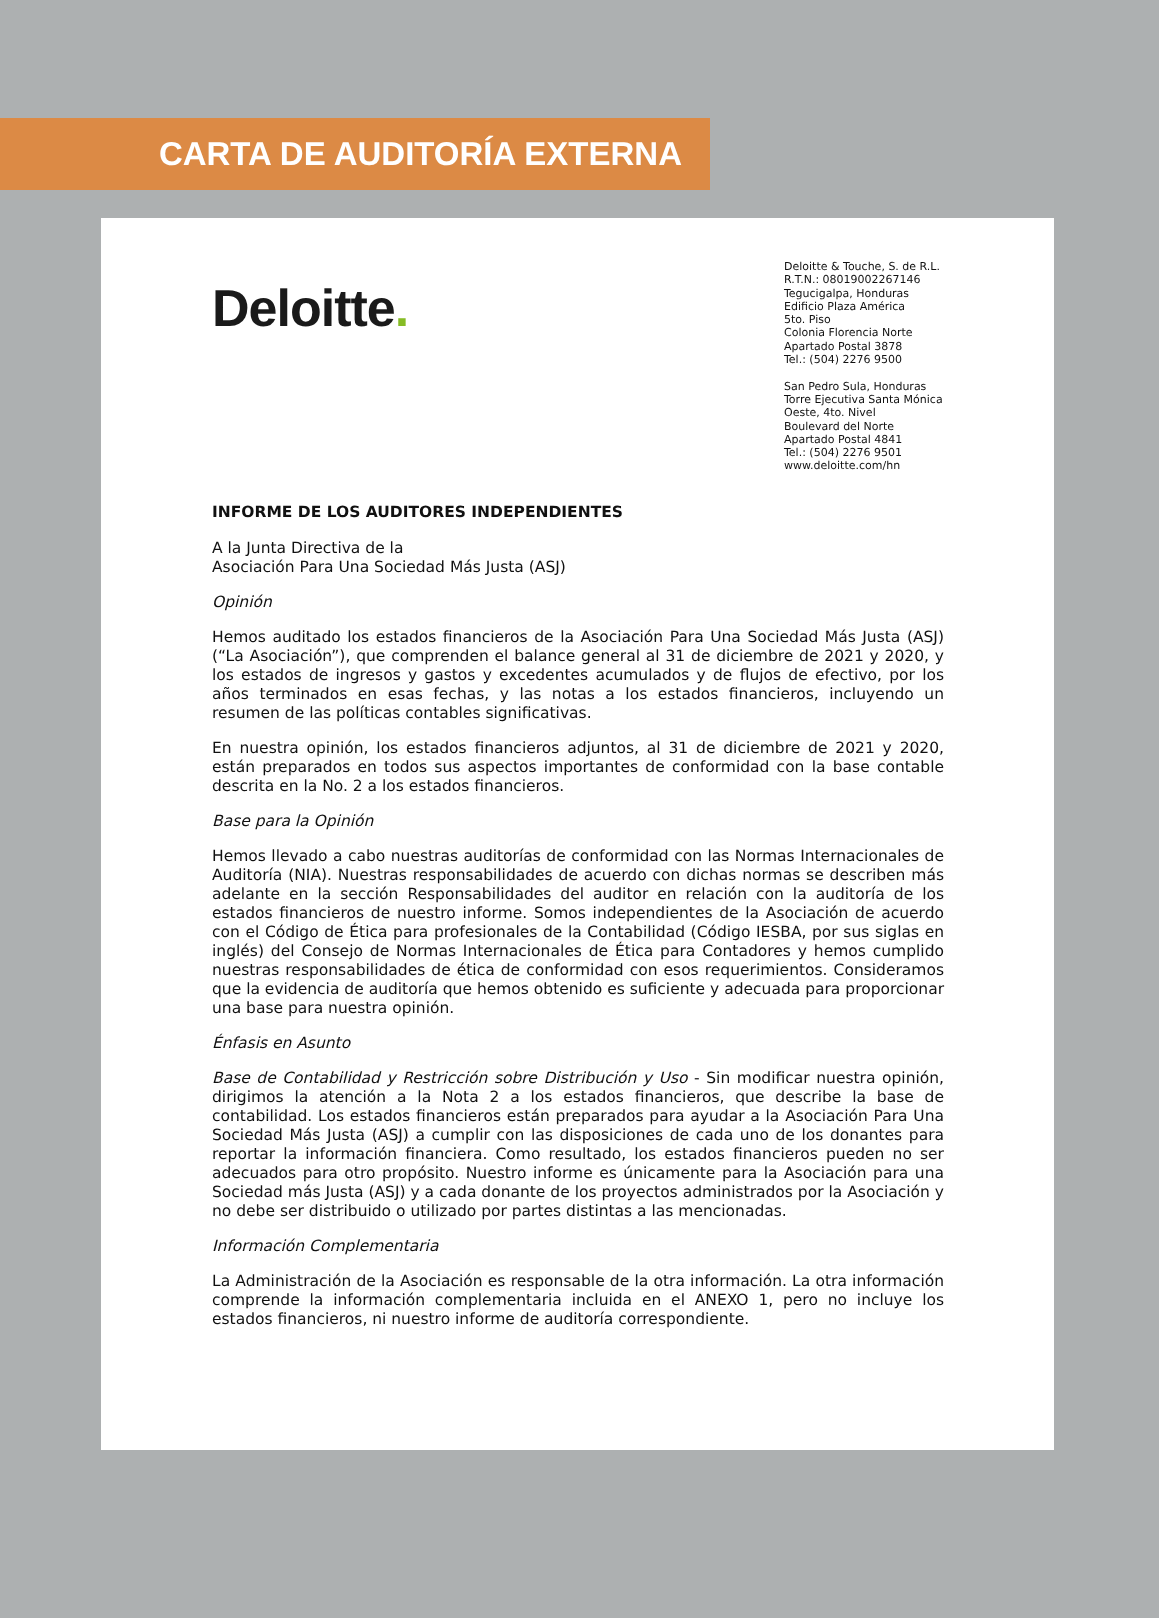CARTA DE AUDITORÍA EXTERNA
Deloitte.
Deloitte & Touche, S. de R.L.
R.T.N.: 08019002267146
Tegucigalpa, Honduras
Edificio Plaza América
5to. Piso
Colonia Florencia Norte
Apartado Postal 3878
Tel.: (504) 2276 9500
San Pedro Sula, Honduras
Torre Ejecutiva Santa Mónica
Oeste, 4to. Nivel
Boulevard del Norte
Apartado Postal 4841
Tel.: (504) 2276 9501
www.deloitte.com/hn
INFORME DE LOS AUDITORES INDEPENDIENTES
A la Junta Directiva de la
Asociación Para Una Sociedad Más Justa (ASJ)
Opinión
Hemos auditado los estados financieros de la Asociación Para Una Sociedad Más Justa (ASJ) (“La Asociación”), que comprenden el balance general al 31 de diciembre de 2021 y 2020, y los estados de ingresos y gastos y excedentes acumulados y de flujos de efectivo, por los años terminados en esas fechas, y las notas a los estados financieros, incluyendo un resumen de las políticas contables significativas.
En nuestra opinión, los estados financieros adjuntos, al 31 de diciembre de 2021 y 2020, están preparados en todos sus aspectos importantes de conformidad con la base contable descrita en la No. 2 a los estados financieros.
Base para la Opinión
Hemos llevado a cabo nuestras auditorías de conformidad con las Normas Internacionales de Auditoría (NIA). Nuestras responsabilidades de acuerdo con dichas normas se describen más adelante en la sección Responsabilidades del auditor en relación con la auditoría de los estados financieros de nuestro informe. Somos independientes de la Asociación de acuerdo con el Código de Ética para profesionales de la Contabilidad (Código IESBA, por sus siglas en inglés) del Consejo de Normas Internacionales de Ética para Contadores y hemos cumplido nuestras responsabilidades de ética de conformidad con esos requerimientos. Consideramos que la evidencia de auditoría que hemos obtenido es suficiente y adecuada para proporcionar una base para nuestra opinión.
Énfasis en Asunto
Base de Contabilidad y Restricción sobre Distribución y Uso - Sin modificar nuestra opinión, dirigimos la atención a la Nota 2 a los estados financieros, que describe la base de contabilidad. Los estados financieros están preparados para ayudar a la Asociación Para Una Sociedad Más Justa (ASJ) a cumplir con las disposiciones de cada uno de los donantes para reportar la información financiera. Como resultado, los estados financieros pueden no ser adecuados para otro propósito. Nuestro informe es únicamente para la Asociación para una Sociedad más Justa (ASJ) y a cada donante de los proyectos administrados por la Asociación y no debe ser distribuido o utilizado por partes distintas a las mencionadas.
Información Complementaria
La Administración de la Asociación es responsable de la otra información. La otra información comprende la información complementaria incluida en el ANEXO 1, pero no incluye los estados financieros, ni nuestro informe de auditoría correspondiente.